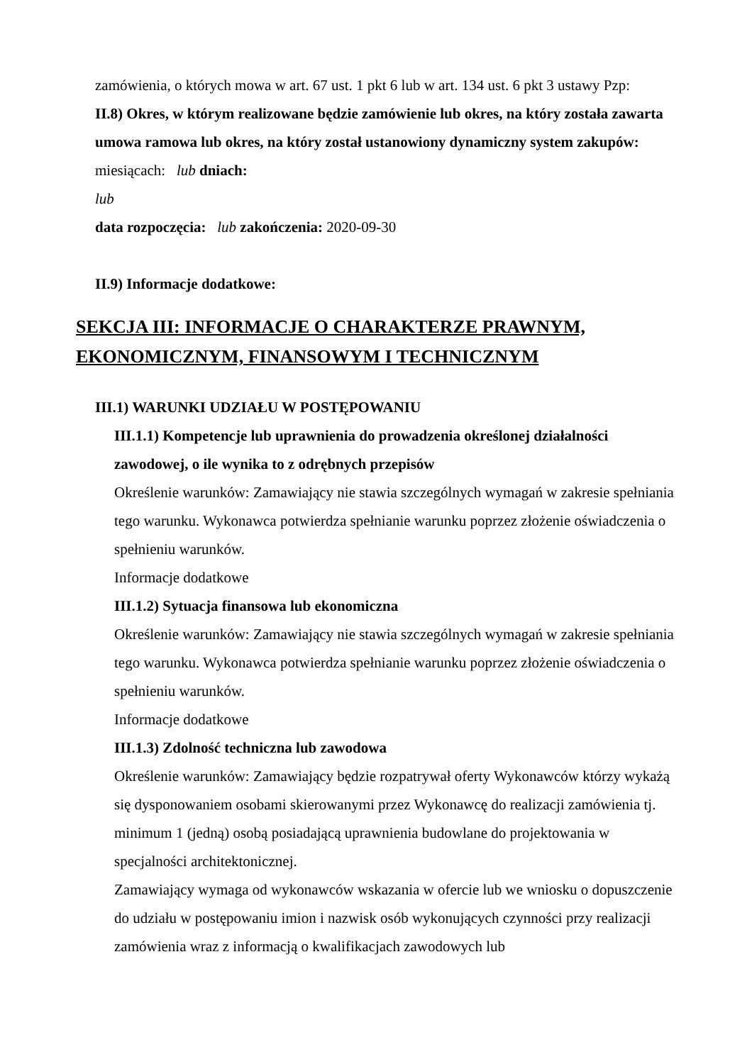zamówienia, o których mowa w art. 67 ust. 1 pkt 6 lub w art. 134 ust. 6 pkt 3 ustawy Pzp:
II.8) Okres, w którym realizowane będzie zamówienie lub okres, na który została zawarta umowa ramowa lub okres, na który został ustanowiony dynamiczny system zakupów:
miesiącach: lub dniach:
lub
data rozpoczęcia: lub zakończenia: 2020-09-30
II.9) Informacje dodatkowe:
SEKCJA III: INFORMACJE O CHARAKTERZE PRAWNYM, EKONOMICZNYM, FINANSOWYM I TECHNICZNYM
III.1) WARUNKI UDZIAŁU W POSTĘPOWANIU
III.1.1) Kompetencje lub uprawnienia do prowadzenia określonej działalności zawodowej, o ile wynika to z odrębnych przepisów
Określenie warunków: Zamawiający nie stawia szczególnych wymagań w zakresie spełniania tego warunku. Wykonawca potwierdza spełnianie warunku poprzez złożenie oświadczenia o spełnieniu warunków.
Informacje dodatkowe
III.1.2) Sytuacja finansowa lub ekonomiczna
Określenie warunków: Zamawiający nie stawia szczególnych wymagań w zakresie spełniania tego warunku. Wykonawca potwierdza spełnianie warunku poprzez złożenie oświadczenia o spełnieniu warunków.
Informacje dodatkowe
III.1.3) Zdolność techniczna lub zawodowa
Określenie warunków: Zamawiający będzie rozpatrywał oferty Wykonawców którzy wykażą się dysponowaniem osobami skierowanymi przez Wykonawcę do realizacji zamówienia tj. minimum 1 (jedną) osobą posiadającą uprawnienia budowlane do projektowania w specjalności architektonicznej.
Zamawiający wymaga od wykonawców wskazania w ofercie lub we wniosku o dopuszczenie do udziału w postępowaniu imion i nazwisk osób wykonujących czynności przy realizacji zamówienia wraz z informacją o kwalifikacjach zawodowych lub